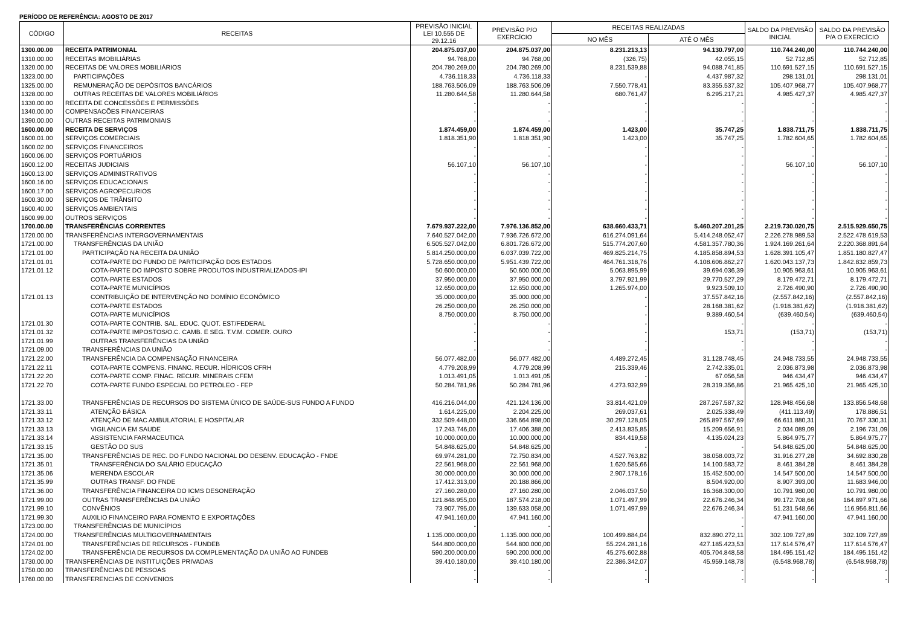PERÍODO DE REFERÊNCIA: AGOSTO DE 2017
| CÓDIGO | RECEITAS | PREVISÃO INICIAL LEI 10.555 DE 29.12.16 | PREVISÃO P/O EXERCÍCIO | RECEITAS REALIZADAS | | SALDO DA PREVISÃO INICIAL | SALDO DA PREVISÃO P/A O EXERCÍCIO |
| --- | --- | --- | --- | --- | --- | --- | --- |
| | | | | NO MÊS | ATÉ O MÊS | | |
| 1300.00.00 | RECEITA PATRIMONIAL | 204.875.037,00 | 204.875.037,00 | 8.231.213,13 | 94.130.797,00 | 110.744.240,00 | 110.744.240,00 |
| 1310.00.00 | RECEITAS IMOBILIÁRIAS | 94.768,00 | 94.768,00 | (326,75) | 42.055,15 | 52.712,85 | 52.712,85 |
| 1320.00.00 | RECEITAS DE VALORES MOBILIÁRIOS | 204.780.269,00 | 204.780.269,00 | 8.231.539,88 | 94.088.741,85 | 110.691.527,15 | 110.691.527,15 |
| 1323.00.00 | PARTICIPAÇÕES | 4.736.118,33 | 4.736.118,33 | - | 4.437.987,32 | 298.131,01 | 298.131,01 |
| 1325.00.00 | REMUNERAÇÃO DE DEPÓSITOS BANCÁRIOS | 188.763.506,09 | 188.763.506,09 | 7.550.778,41 | 83.355.537,32 | 105.407.968,77 | 105.407.968,77 |
| 1328.00.00 | OUTRAS RECEITAS DE VALORES MOBILIÁRIOS | 11.280.644,58 | 11.280.644,58 | 680.761,47 | 6.295.217,21 | 4.985.427,37 | 4.985.427,37 |
| 1330.00.00 | RECEITA DE CONCESSÕES E PERMISSÕES | - | - | - | - | - | - |
| 1340.00.00 | COMPENSACÕES FINANCEIRAS | - | - | - | - | - | - |
| 1390.00.00 | OUTRAS RECEITAS PATRIMONIAIS | - | - | - | - | - | - |
| 1600.00.00 | RECEITA DE SERVIÇOS | 1.874.459,00 | 1.874.459,00 | 1.423,00 | 35.747,25 | 1.838.711,75 | 1.838.711,75 |
| 1600.01.00 | SERVIÇOS COMERCIAIS | 1.818.351,90 | 1.818.351,90 | 1.423,00 | 35.747,25 | 1.782.604,65 | 1.782.604,65 |
| 1600.02.00 | SERVIÇOS FINANCEIROS | - | - | - | - | - | - |
| 1600.06.00 | SERVIÇOS PORTUÁRIOS | - | - | - | - | - | - |
| 1600.12.00 | RECEITAS JUDICIAIS | 56.107,10 | 56.107,10 | - | - | 56.107,10 | 56.107,10 |
| 1600.13.00 | SERVIÇOS ADMINISTRATIVOS | - | - | - | - | - | - |
| 1600.16.00 | SERVIÇOS EDUCACIONAIS | - | - | - | - | - | - |
| 1600.17.00 | SERVIÇOS AGROPECURIOS | - | - | - | - | - | - |
| 1600.30.00 | SERVIÇOS DE TRÂNSITO | - | - | - | - | - | - |
| 1600.40.00 | SERVIÇOS AMBIENTAIS | - | - | - | - | - | - |
| 1600.99.00 | OUTROS SERVIÇOS | - | - | - | - | - | - |
| 1700.00.00 | TRANSFERÊNCIAS CORRENTES | 7.679.937.222,00 | 7.976.136.852,00 | 638.660.433,71 | 5.460.207.201,25 | 2.219.730.020,75 | 2.515.929.650,75 |
| 1720.00.00 | TRANSFERÊNCIAS INTERGOVERNAMENTAIS | 7.640.527.042,00 | 7.936.726.672,00 | 616.274.091,64 | 5.414.248.052,47 | 2.226.278.989,53 | 2.522.478.619,53 |
| 1721.00.00 | TRANSFERÊNCIAS DA UNIÃO | 6.505.527.042,00 | 6.801.726.672,00 | 515.774.207,60 | 4.581.357.780,36 | 1.924.169.261,64 | 2.220.368.891,64 |
| 1721.01.00 | PARTICIPAÇÃO NA RECEITA DA UNIÃO | 5.814.250.000,00 | 6.037.039.722,00 | 469.825.214,75 | 4.185.858.894,53 | 1.628.391.105,47 | 1.851.180.827,47 |
| 1721.01.01 | COTA-PARTE DO FUNDO DE PARTICIPAÇÃO DOS ESTADOS | 5.728.650.000,00 | 5.951.439.722,00 | 464.761.318,76 | 4.108.606.862,27 | 1.620.043.137,73 | 1.842.832.859,73 |
| 1721.01.12 | COTA-PARTE DO IMPOSTO SOBRE PRODUTOS INDUSTRIALIZADOS-IPI | 50.600.000,00 | 50.600.000,00 | 5.063.895,99 | 39.694.036,39 | 10.905.963,61 | 10.905.963,61 |
| | COTA-PARTE ESTADOS | 37.950.000,00 | 37.950.000,00 | 3.797.921,99 | 29.770.527,29 | 8.179.472,71 | 8.179.472,71 |
| | COTA-PARTE MUNICÍPIOS | 12.650.000,00 | 12.650.000,00 | 1.265.974,00 | 9.923.509,10 | 2.726.490,90 | 2.726.490,90 |
| 1721.01.13 | CONTRIBUIÇÃO DE INTERVENÇÃO NO DOMÍNIO ECONÔMICO | 35.000.000,00 | 35.000.000,00 | - | 37.557.842,16 | (2.557.842,16) | (2.557.842,16) |
| | COTA-PARTE ESTADOS | 26.250.000,00 | 26.250.000,00 | - | 28.168.381,62 | (1.918.381,62) | (1.918.381,62) |
| | COTA-PARTE MUNICÍPIOS | 8.750.000,00 | 8.750.000,00 | - | 9.389.460,54 | (639.460,54) | (639.460,54) |
| 1721.01.30 | COTA-PARTE CONTRIB. SAL. EDUC. QUOT. EST/FEDERAL | - | - | - | - | - | - |
| 1721.01.32 | COTA-PARTE IMPOSTOS/O.C. CAMB. E SEG. T.V.M. COMER. OURO | - | - | - | 153,71 | (153,71) | (153,71) |
| 1721.01.99 | OUTRAS TRANSFERÊNCIAS DA UNIÃO | - | - | - | - | - | - |
| 1721.09.00 | TRANSFERÊNCIAS DA UNIÃO | - | - | - | - | - | - |
| 1721.22.00 | TRANSFERÊNCIA DA COMPENSAÇÃO FINANCEIRA | 56.077.482,00 | 56.077.482,00 | 4.489.272,45 | 31.128.748,45 | 24.948.733,55 | 24.948.733,55 |
| 1721.22.11 | COTA-PARTE COMPENS. FINANC. RECUR. HÍDRICOS CFRH | 4.779.208,99 | 4.779.208,99 | 215.339,46 | 2.742.335,01 | 2.036.873,98 | 2.036.873,98 |
| 1721.22.20 | COTA-PARTE COMP. FINAC. RECUR. MINERAIS CFEM | 1.013.491,05 | 1.013.491,05 | - | 67.056,58 | 946.434,47 | 946.434,47 |
| 1721.22.70 | COTA-PARTE FUNDO ESPECIAL DO PETRÓLEO - FEP | 50.284.781,96 | 50.284.781,96 | 4.273.932,99 | 28.319.356,86 | 21.965.425,10 | 21.965.425,10 |
| 1721.33.00 | TRANSFERÊNCIAS DE RECURSOS DO SISTEMA ÚNICO DE SAÚDE-SUS FUNDO A FUNDO | 416.216.044,00 | 421.124.136,00 | 33.814.421,09 | 287.267.587,32 | 128.948.456,68 | 133.856.548,68 |
| 1721.33.11 | ATENÇÃO BÁSICA | 1.614.225,00 | 2.204.225,00 | 269.037,61 | 2.025.338,49 | (411.113,49) | 178.886,51 |
| 1721.33.12 | ATENÇÃO DE MAC AMBULATORIAL E HOSPITALAR | 332.509.448,00 | 336.664.898,00 | 30.297.128,05 | 265.897.567,69 | 66.611.880,31 | 70.767.330,31 |
| 1721.33.13 | VIGILANCIA EM SAUDE | 17.243.746,00 | 17.406.388,00 | 2.413.835,85 | 15.209.656,91 | 2.034.089,09 | 2.196.731,09 |
| 1721.33.14 | ASSISTENCIA FARMACEUTICA | 10.000.000,00 | 10.000.000,00 | 834.419,58 | 4.135.024,23 | 5.864.975,77 | 5.864.975,77 |
| 1721.33.15 | GESTÃO DO SUS | 54.848.625,00 | 54.848.625,00 | - | - | 54.848.625,00 | 54.848.625,00 |
| 1721.35.00 | TRANSFERÊNCIAS DE REC. DO FUNDO NACIONAL DO DESENV. EDUCAÇÃO - FNDE | 69.974.281,00 | 72.750.834,00 | 4.527.763,82 | 38.058.003,72 | 31.916.277,28 | 34.692.830,28 |
| 1721.35.01 | TRANSFERÊNCIA DO SALÁRIO EDUCAÇÃO | 22.561.968,00 | 22.561.968,00 | 1.620.585,66 | 14.100.583,72 | 8.461.384,28 | 8.461.384,28 |
| 1721.35.06 | MERENDA ESCOLAR | 30.000.000,00 | 30.000.000,00 | 2.907.178,16 | 15.452.500,00 | 14.547.500,00 | 14.547.500,00 |
| 1721.35.99 | OUTRAS TRANSF. DO FNDE | 17.412.313,00 | 20.188.866,00 | | 8.504.920,00 | 8.907.393,00 | 11.683.946,00 |
| 1721.36.00 | TRANSFERÊNCIA FINANCEIRA DO ICMS DESONERAÇÃO | 27.160.280,00 | 27.160.280,00 | 2.046.037,50 | 16.368.300,00 | 10.791.980,00 | 10.791.980,00 |
| 1721.99.00 | OUTRAS TRANSFERÊNCIAS DA UNIÃO | 121.848.955,00 | 187.574.218,00 | 1.071.497,99 | 22.676.246,34 | 99.172.708,66 | 164.897.971,66 |
| 1721.99.10 | CONVÊNIOS | 73.907.795,00 | 139.633.058,00 | 1.071.497,99 | 22.676.246,34 | 51.231.548,66 | 116.956.811,66 |
| 1721.99.30 | AUXILIO FINANCEIRO PARA FOMENTO E EXPORTAÇÕES | 47.941.160,00 | 47.941.160,00 | | - | 47.941.160,00 | 47.941.160,00 |
| 1723.00.00 | TRANSFERÊNCIAS DE MUNICÍPIOS | - | - | | - | | |
| 1724.00.00 | TRANSFERÊNCIAS MULTIGOVERNAMENTAIS | 1.135.000.000,00 | 1.135.000.000,00 | 100.499.884,04 | 832.890.272,11 | 302.109.727,89 | 302.109.727,89 |
| 1724.01.00 | TRANSFERÊNCIAS DE RECURSOS - FUNDEB | 544.800.000,00 | 544.800.000,00 | 55.224.281,16 | 427.185.423,53 | 117.614.576,47 | 117.614.576,47 |
| 1724.02.00 | TRANSFERÊNCIA DE RECURSOS DA COMPLEMENTAÇÃO DA UNIÃO AO FUNDEB | 590.200.000,00 | 590.200.000,00 | 45.275.602,88 | 405.704.848,58 | 184.495.151,42 | 184.495.151,42 |
| 1730.00.00 | TRANSFERÊNCIAS DE INSTITUIÇÕES PRIVADAS | 39.410.180,00 | 39.410.180,00 | 22.386.342,07 | 45.959.148,78 | (6.548.968,78) | (6.548.968,78) |
| 1750.00.00 | TRANSFERÊNCIAS DE PESSOAS | - | - | - | - | - | - |
| 1760.00.00 | TRANSFERENCIAS DE CONVENIOS | - | - | - | - | - | - |